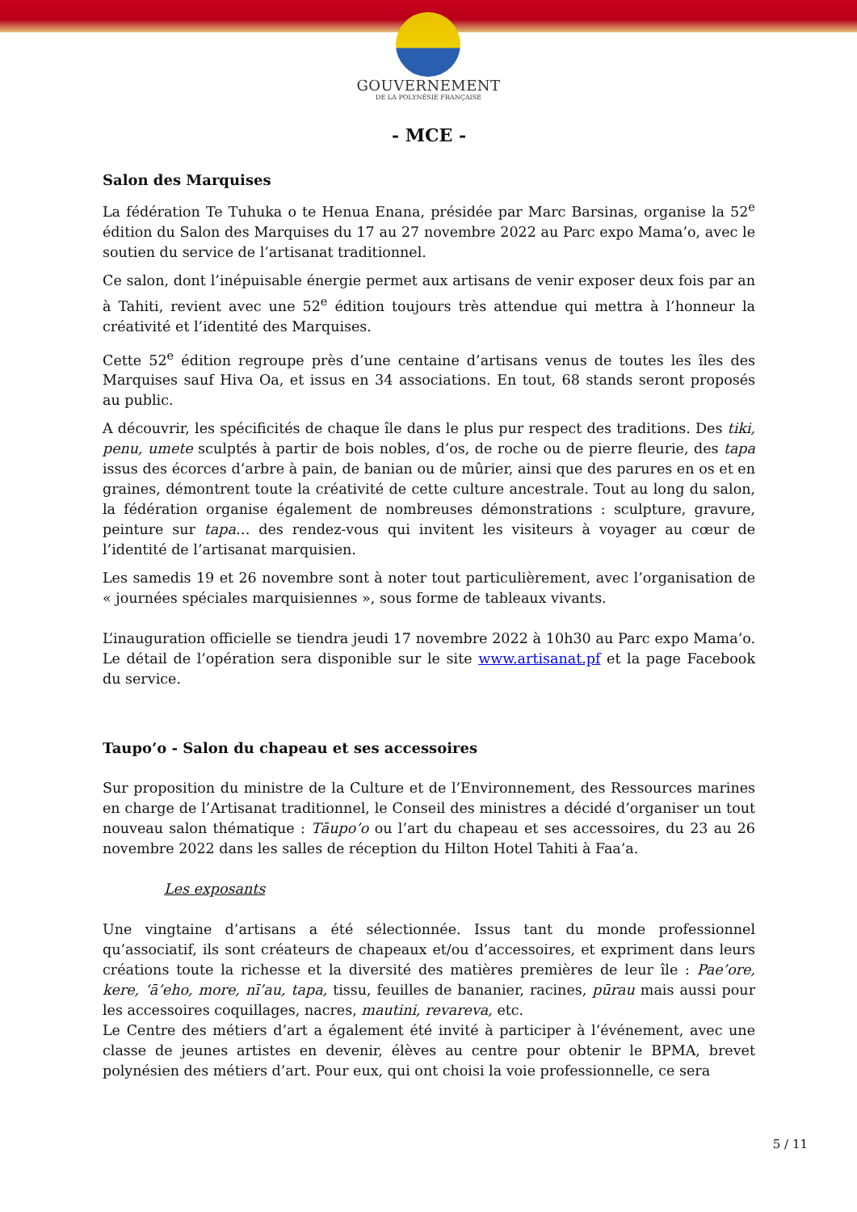GOUVERNEMENT
DE LA POLYNÉSIE FRANÇAISE
- MCE -
Salon des Marquises
La fédération Te Tuhuka o te Henua Enana, présidée par Marc Barsinas, organise la 52<sup>e</sup> édition du Salon des Marquises du 17 au 27 novembre 2022 au Parc expo Mama’o, avec le soutien du service de l’artisanat traditionnel.
Ce salon, dont l’inépuisable énergie permet aux artisans de venir exposer deux fois par an à Tahiti, revient avec une 52<sup>e</sup> édition toujours très attendue qui mettra à l’honneur la créativité et l’identité des Marquises.
Cette 52<sup>e</sup> édition regroupe près d’une centaine d’artisans venus de toutes les îles des Marquises sauf Hiva Oa, et issus en 34 associations. En tout, 68 stands seront proposés au public.
A découvrir, les spécificités de chaque île dans le plus pur respect des traditions. Des tiki, penu, umete sculptés à partir de bois nobles, d’os, de roche ou de pierre fleurie, des tapa issus des écorces d’arbre à pain, de banian ou de mûrier, ainsi que des parures en os et en graines, démontrent toute la créativité de cette culture ancestrale. Tout au long du salon, la fédération organise également de nombreuses démonstrations : sculpture, gravure, peinture sur tapa… des rendez-vous qui invitent les visiteurs à voyager au cœur de l’identité de l’artisanat marquisien.
Les samedis 19 et 26 novembre sont à noter tout particulièrement, avec l’organisation de « journées spéciales marquisiennes », sous forme de tableaux vivants.
L’inauguration officielle se tiendra jeudi 17 novembre 2022 à 10h30 au Parc expo Mama’o. Le détail de l’opération sera disponible sur le site www.artisanat.pf et la page Facebook du service.
Taupo’o - Salon du chapeau et ses accessoires
Sur proposition du ministre de la Culture et de l’Environnement, des Ressources marines en charge de l’Artisanat traditionnel, le Conseil des ministres a décidé d’organiser un tout nouveau salon thématique : Tāupo’o ou l’art du chapeau et ses accessoires, du 23 au 26 novembre 2022 dans les salles de réception du Hilton Hotel Tahiti à Faa’a.
Les exposants
Une vingtaine d’artisans a été sélectionnée. Issus tant du monde professionnel qu’associatif, ils sont créateurs de chapeaux et/ou d’accessoires, et expriment dans leurs créations toute la richesse et la diversité des matières premières de leur île : Pae’ore, kere, ‘ā’eho, more, nī’au, tapa, tissu, feuilles de bananier, racines, pūrau mais aussi pour les accessoires coquillages, nacres, mautini, revareva, etc.
Le Centre des métiers d’art a également été invité à participer à l’événement, avec une classe de jeunes artistes en devenir, élèves au centre pour obtenir le BPMA, brevet polynésien des métiers d’art. Pour eux, qui ont choisi la voie professionnelle, ce sera
5 / 11